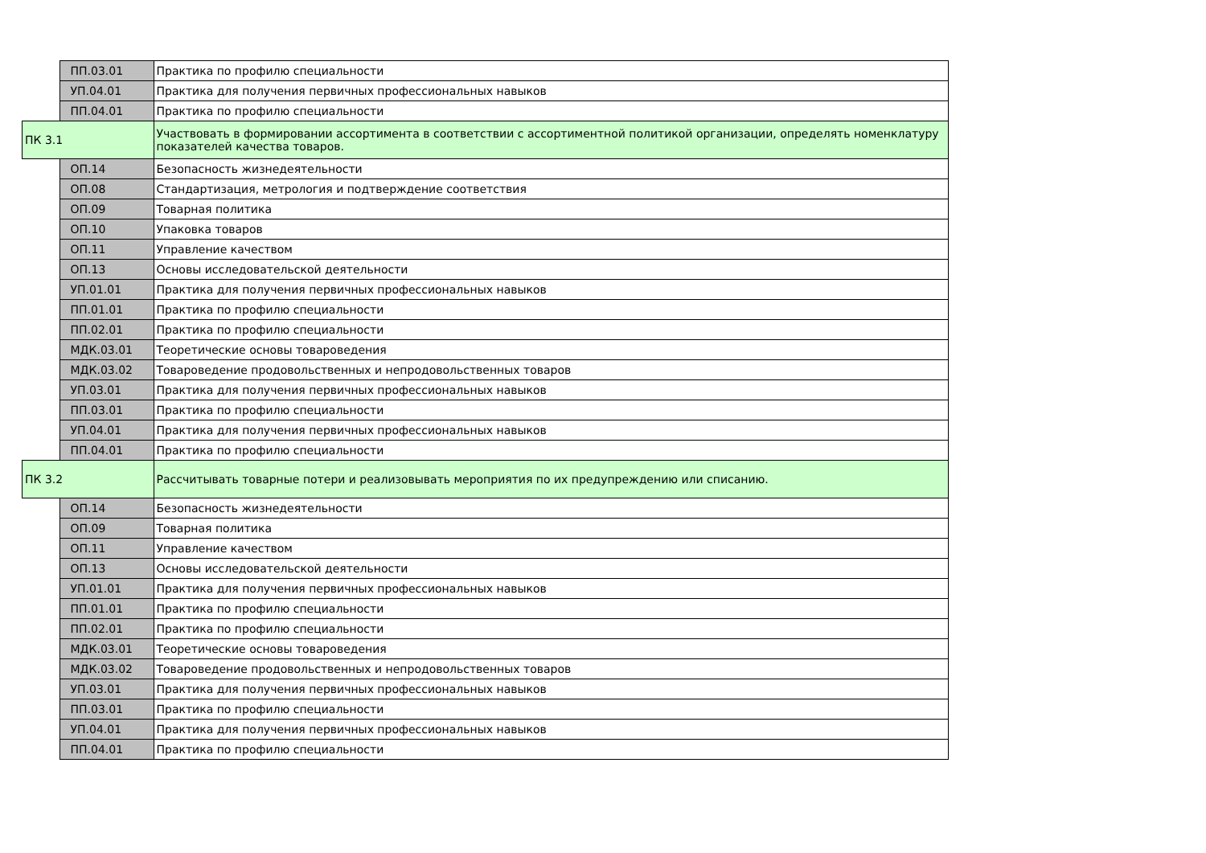| | ПП.03.01 | Практика по профилю специальности |
| | УП.04.01 | Практика для получения первичных профессиональных навыков |
| | ПП.04.01 | Практика по профилю специальности |
| ПК 3.1 | | Участвовать в формировании ассортимента в соответствии с ассортиментной политикой организации, определять номенклатуру показателей качества товаров. |
| | ОП.14 | Безопасность жизнедеятельности |
| | ОП.08 | Стандартизация, метрология и подтверждение соответствия |
| | ОП.09 | Товарная политика |
| | ОП.10 | Упаковка товаров |
| | ОП.11 | Управление качеством |
| | ОП.13 | Основы исследовательской деятельности |
| | УП.01.01 | Практика для получения первичных профессиональных навыков |
| | ПП.01.01 | Практика по профилю специальности |
| | ПП.02.01 | Практика по профилю специальности |
| | МДК.03.01 | Теоретические основы товароведения |
| | МДК.03.02 | Товароведение продовольственных и непродовольственных товаров |
| | УП.03.01 | Практика для получения первичных профессиональных навыков |
| | ПП.03.01 | Практика по профилю специальности |
| | УП.04.01 | Практика для получения первичных профессиональных навыков |
| | ПП.04.01 | Практика по профилю специальности |
| ПК 3.2 | | Рассчитывать товарные потери и реализовывать мероприятия по их предупреждению или списанию. |
| | ОП.14 | Безопасность жизнедеятельности |
| | ОП.09 | Товарная политика |
| | ОП.11 | Управление качеством |
| | ОП.13 | Основы исследовательской деятельности |
| | УП.01.01 | Практика для получения первичных профессиональных навыков |
| | ПП.01.01 | Практика по профилю специальности |
| | ПП.02.01 | Практика по профилю специальности |
| | МДК.03.01 | Теоретические основы товароведения |
| | МДК.03.02 | Товароведение продовольственных и непродовольственных товаров |
| | УП.03.01 | Практика для получения первичных профессиональных навыков |
| | ПП.03.01 | Практика по профилю специальности |
| | УП.04.01 | Практика для получения первичных профессиональных навыков |
| | ПП.04.01 | Практика по профилю специальности |